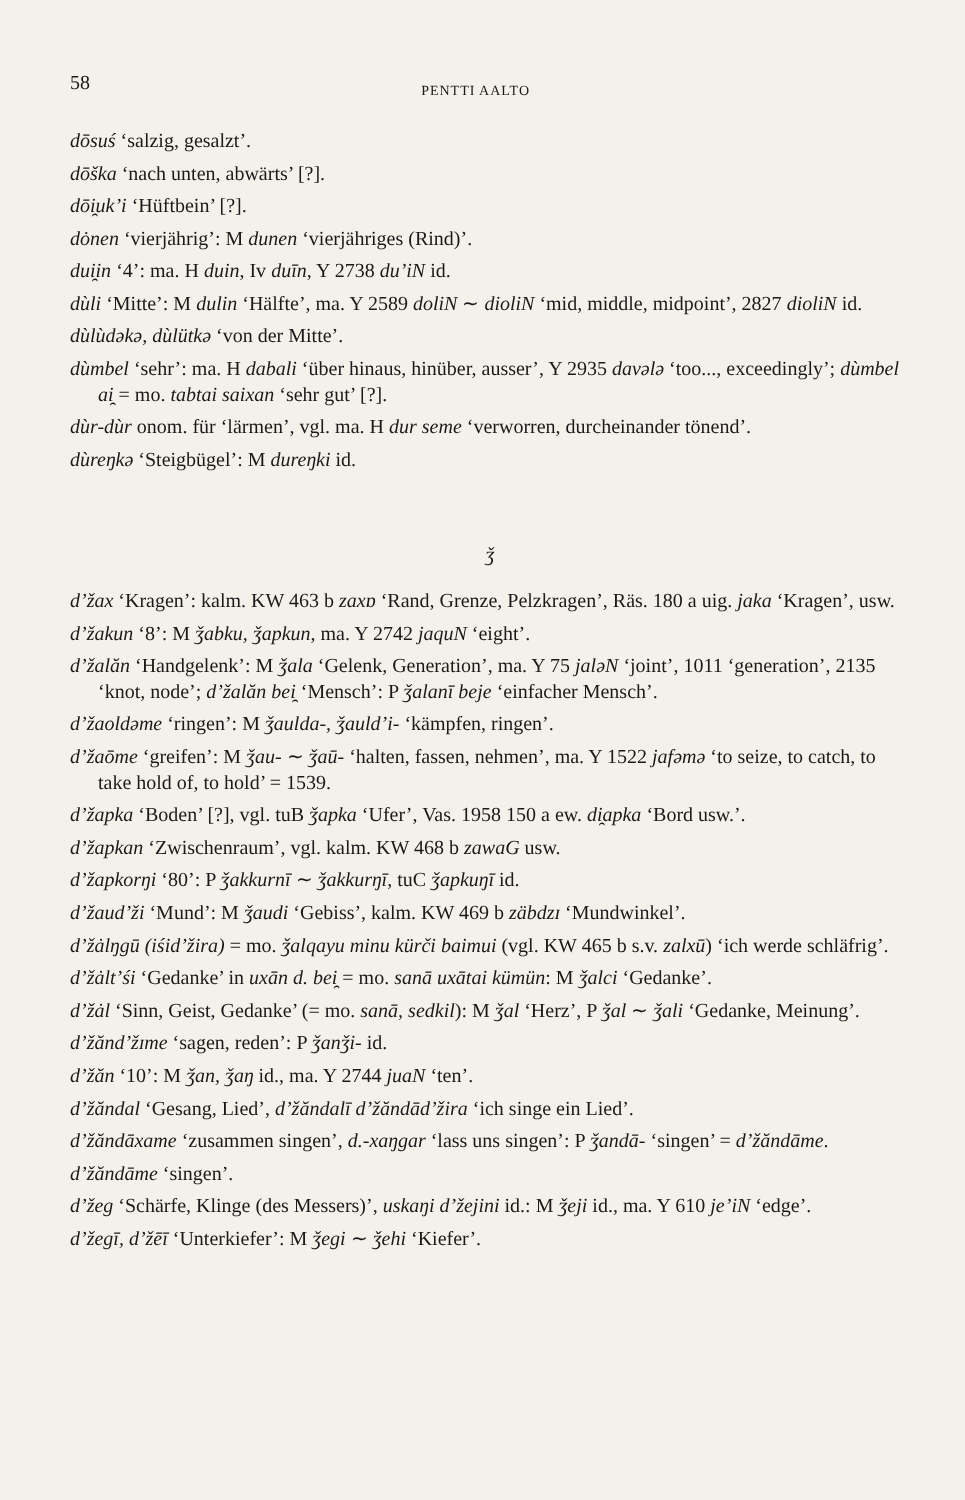58 PENTTI AALTO
dōsuś ‘salzig, gesalzt’.
dōška ‘nach unten, abwärts’ [?].
dōi̯uk’i ‘Hüftbein’ [?].
dȯnen ‘vierjährig’: M dunen ‘vierjähriges (Rind)’.
dui̯in ‘4’: ma. H duin, Iv duīn, Y 2738 du’iN id.
dùli ‘Mitte’: M dulin ‘Hälfte’, ma. Y 2589 doliN ∼ dioliN ‘mid, middle, midpoint’, 2827 dioliN id.
dùlùdəkə, dùlütkə ‘von der Mitte’.
dùmbel ‘sehr’: ma. H dabali ‘über hinaus, hinüber, ausser’, Y 2935 davələ ‘too..., exceedingly’; dùmbel ai̯ = mo. tabtai saixan ‘sehr gut’ [?].
dùr-dùr onom. für ‘lärmen’, vgl. ma. H dur seme ‘verworren, durcheinander tönend’.
dùreŋkə ‘Steigbügel’: M dureŋki id.
ǯ
d’žax ‘Kragen’: kalm. KW 463 b zaxɒ ‘Rand, Grenze, Pelzkragen’, Räs. 180 a uig. jaka ‘Kragen’, usw.
d’žakun ‘8’: M ǯabku, ǯapkun, ma. Y 2742 jaquN ‘eight’.
d’žalăn ‘Handgelenk’: M ǯala ‘Gelenk, Generation’, ma. Y 75 jaləN ‘joint’, 1011 ‘generation’, 2135 ‘knot, node’; d’žalăn bei̯ ‘Mensch’: P ǯalanī beje ‘einfacher Mensch’.
d’žaoldəme ‘ringen’: M ǯaulda-, ǯauld’i- ‘kämpfen, ringen’.
d’žaōme ‘greifen’: M ǯau- ∼ ǯaū- ‘halten, fassen, nehmen’, ma. Y 1522 jafəmə ‘to seize, to catch, to take hold of, to hold’ = 1539.
d’žapka ‘Boden’ [?], vgl. tuB ǯapka ‘Ufer’, Vas. 1958 150 a ew. di̯apka ‘Bord usw.’.
d’žapkan ‘Zwischenraum’, vgl. kalm. KW 468 b zawaG usw.
d’žapkorŋi ‘80’: P ǯakkurnī ∼ ǯakkurŋī, tuC ǯapkuŋī id.
d’žaud’ži ‘Mund’: M ǯaudi ‘Gebiss’, kalm. KW 469 b zäbdzɪ ‘Mundwinkel’.
d’žȧlŋgū (iśid’žira) = mo. ǯalqayu minu kürči baimui (vgl. KW 465 b s.v. zalxū) ‘ich werde schläfrig’.
d’žȧlt’śi ‘Gedanke’ in uxān d. bei̯ = mo. sanā uxātai kümün: M ǯalci ‘Gedanke’.
d’žȧl ‘Sinn, Geist, Gedanke’ (= mo. sanā, sedkil): M ǯal ‘Herz’, P ǯal ∼ ǯali ‘Gedanke, Meinung’.
d’žănd’žɪme ‘sagen, reden’: P ǯanǯi- id.
d’žăn ‘10’: M ǯan, ǯaŋ id., ma. Y 2744 juaN ‘ten’.
d’žăndal ‘Gesang, Lied’, d’žăndalī d’žăndād’žira ‘ich singe ein Lied’.
d’žăndāxame ‘zusammen singen’, d.-xaŋgar ‘lass uns singen’: P ǯandā- ‘singen’ = d’žăndāme.
d’žăndāme ‘singen’.
d’žeg ‘Schärfe, Klinge (des Messers)’, uskaŋi d’žejini id.: M ǯeji id., ma. Y 610 je’iN ‘edge’.
d’žegī, d’žēī ‘Unterkiefer’: M ǯegi ∼ ǯehi ‘Kiefer’.